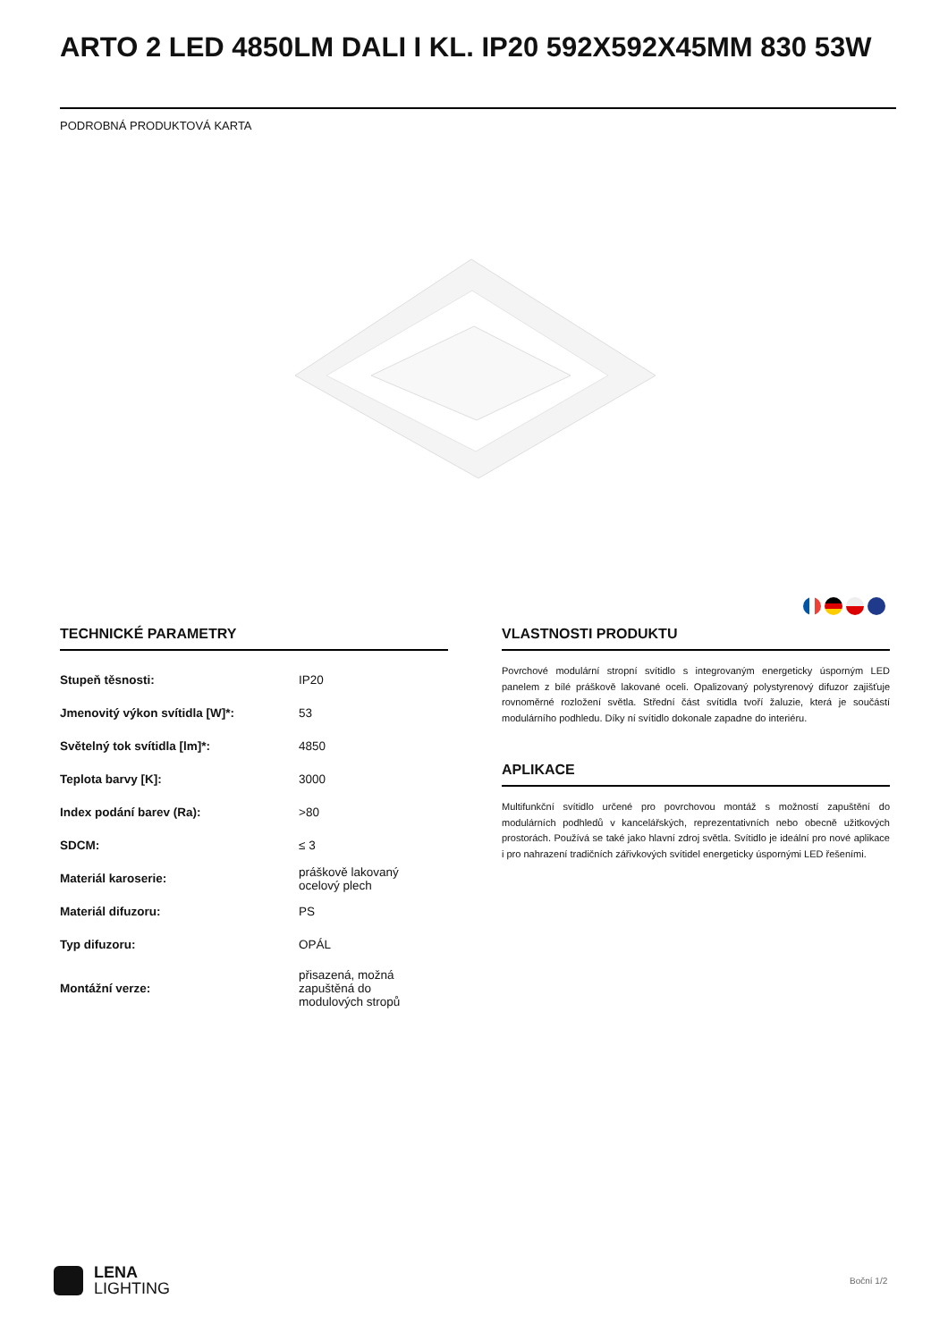ARTO 2 LED 4850LM DALI I KL. IP20 592X592X45MM 830 53W
PODROBNÁ PRODUKTOVÁ KARTA
TECHNICKÉ PARAMETRY
| Stupeň těsnosti: | IP20 |
| Jmenovitý výkon svítidla [W]*: | 53 |
| Světelný tok svítidla [lm]*: | 4850 |
| Teplota barvy [K]: | 3000 |
| Index podání barev (Ra): | >80 |
| SDCM: | ≤ 3 |
| Materiál karoserie: | práškově lakovaný ocelový plech |
| Materiál difuzoru: | PS |
| Typ difuzoru: | OPÁL |
| Montážní verze: | přisazená, možná zapuštěná do modulových stropů |
VLASTNOSTI PRODUKTU
Povrchové modulární stropní svítidlo s integrovaným energeticky úsporným LED panelem z bílé práškově lakované oceli. Opalizovaný polystyrenový difuzor zajišťuje rovnoměrné rozložení světla. Střední část svítidla tvoří žaluzie, která je součástí modulárního podhledu. Díky ní svítidlo dokonale zapadne do interiéru.
APLIKACE
Multifunkční svítidlo určené pro povrchovou montáž s možností zapuštění do modulárních podhledů v kancelářských, reprezentativních nebo obecně užitkových prostorách. Používá se také jako hlavní zdroj světla. Svítidlo je ideální pro nové aplikace i pro nahrazení tradičních zářivkových svítidel energeticky úspornými LED řešeními.
LENA
LIGHTING
Boční 1/2